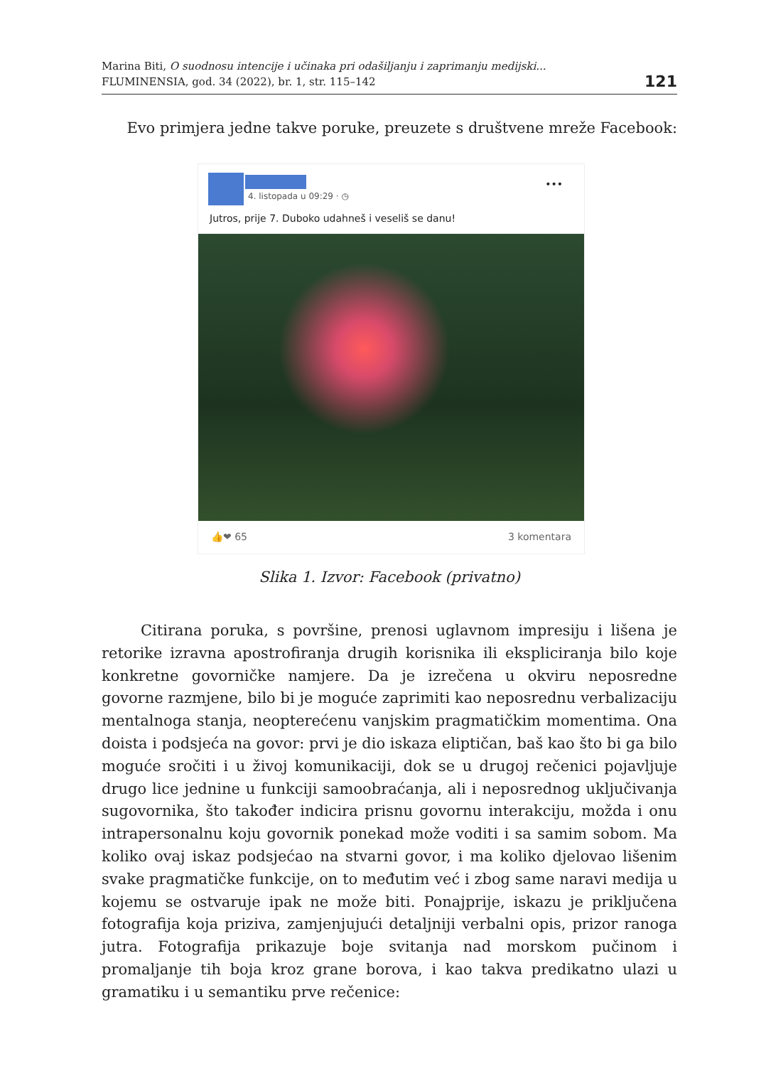Marina Biti, O suodnosu intencije i učinaka pri odašiljanju i zaprimanju medijski...
FLUMINENSIA, god. 34 (2022), br. 1, str. 115–142
121
Evo primjera jedne takve poruke, preuzete s društvene mreže Facebook:
4. listopada u 09:29 · ◷
•••
Jutros, prije 7. Duboko udahneš i veseliš se danu!
👍❤ 65 3 komentara
Slika 1. Izvor: Facebook (privatno)
Citirana poruka, s površine, prenosi uglavnom impresiju i lišena je retorike izravna apostrofiranja drugih korisnika ili ekspliciranja bilo koje konkretne govorničke namjere. Da je izrečena u okviru neposredne govorne razmjene, bilo bi je moguće zaprimiti kao neposrednu verbalizaciju mentalnoga stanja, neopterećenu vanjskim pragmatičkim momentima. Ona doista i podsjeća na govor: prvi je dio iskaza eliptičan, baš kao što bi ga bilo moguće sročiti i u živoj komunikaciji, dok se u drugoj rečenici pojavljuje drugo lice jednine u funkciji samoobraćanja, ali i neposrednog uključivanja sugovornika, što također indicira prisnu govornu interakciju, možda i onu intrapersonalnu koju govornik ponekad može voditi i sa samim sobom. Ma koliko ovaj iskaz podsjećao na stvarni govor, i ma koliko djelovao lišenim svake pragmatičke funkcije, on to međutim već i zbog same naravi medija u kojemu se ostvaruje ipak ne može biti. Ponajprije, iskazu je priključena fotografija koja priziva, zamjenjujući detaljniji verbalni opis, prizor ranoga jutra. Fotografija prikazuje boje svitanja nad morskom pučinom i promaljanje tih boja kroz grane borova, i kao takva predikatno ulazi u gramatiku i u semantiku prve rečenice: